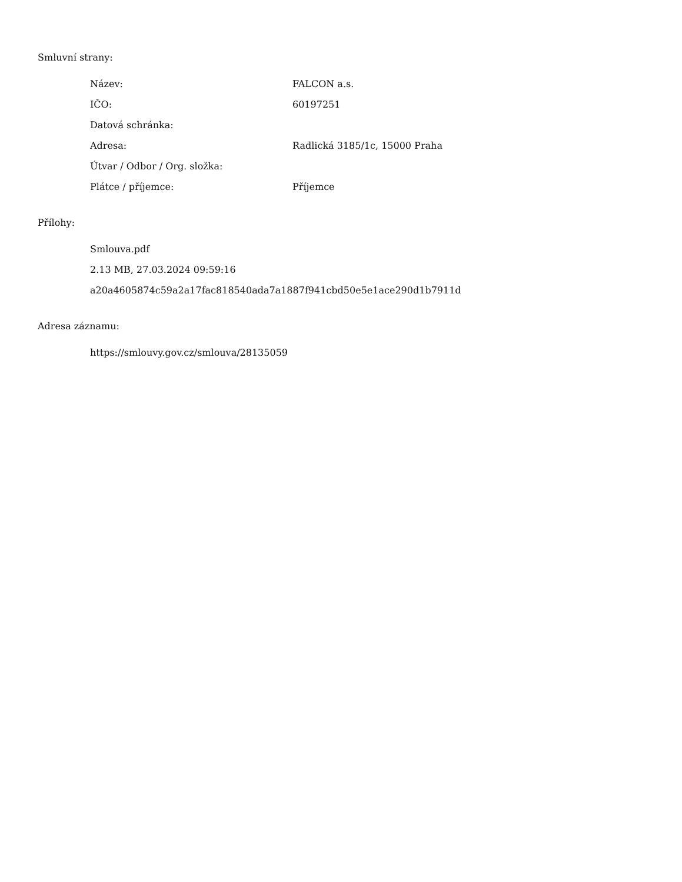Smluvní strany:
| Název: | FALCON a.s. |
| IČO: | 60197251 |
| Datová schránka: | |
| Adresa: | Radlická 3185/1c, 15000 Praha |
| Útvar / Odbor / Org. složka: | |
| Plátce / příjemce: | Příjemce |
Přílohy:
Smlouva.pdf
2.13 MB, 27.03.2024 09:59:16
a20a4605874c59a2a17fac818540ada7a1887f941cbd50e5e1ace290d1b7911d
Adresa záznamu:
https://smlouvy.gov.cz/smlouva/28135059